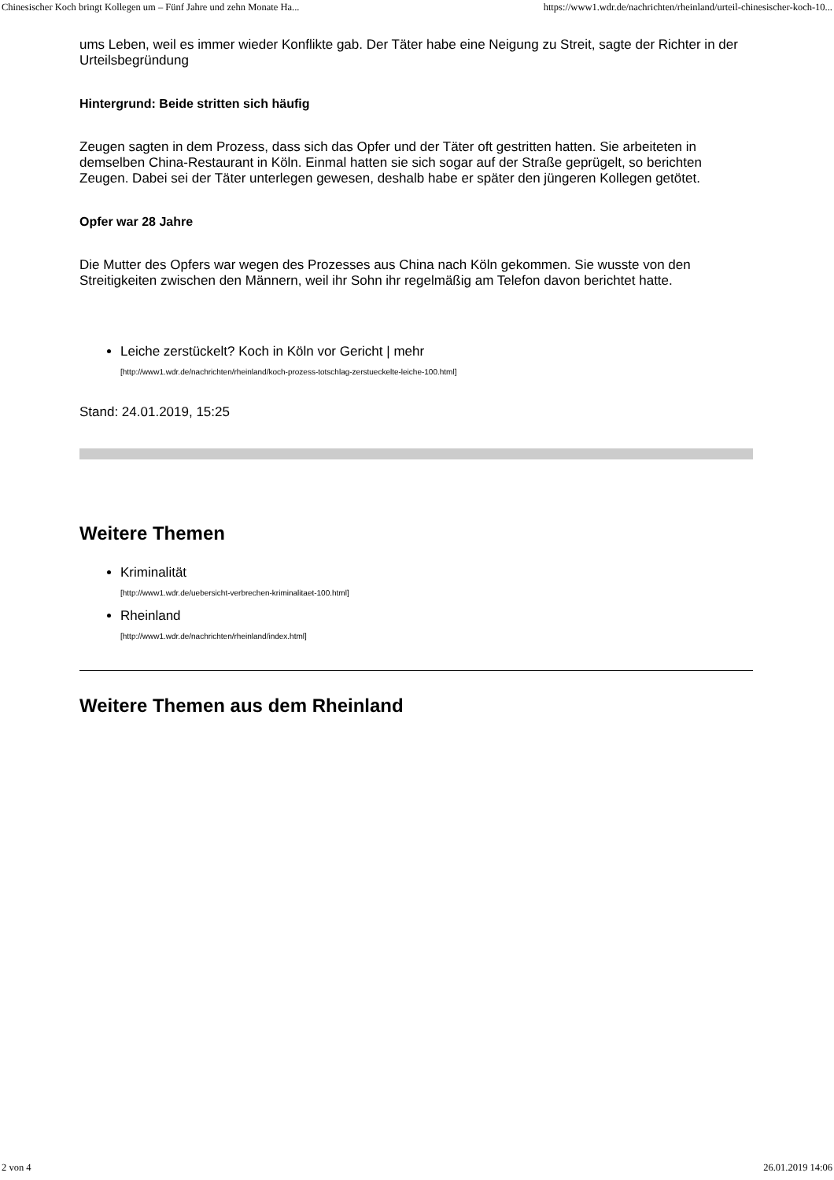Chinesischer Koch bringt Kollegen um – Fünf Jahre und zehn Monate Ha... https://www1.wdr.de/nachrichten/rheinland/urteil-chinesischer-koch-10...
ums Leben, weil es immer wieder Konflikte gab. Der Täter habe eine Neigung zu Streit, sagte der Richter in der Urteilsbegründung
Hintergrund: Beide stritten sich häufig
Zeugen sagten in dem Prozess, dass sich das Opfer und der Täter oft gestritten hatten. Sie arbeiteten in demselben China-Restaurant in Köln. Einmal hatten sie sich sogar auf der Straße geprügelt, so berichten Zeugen. Dabei sei der Täter unterlegen gewesen, deshalb habe er später den jüngeren Kollegen getötet.
Opfer war 28 Jahre
Die Mutter des Opfers war wegen des Prozesses aus China nach Köln gekommen. Sie wusste von den Streitigkeiten zwischen den Männern, weil ihr Sohn ihr regelmäßig am Telefon davon berichtet hatte.
Leiche zerstückelt? Koch in Köln vor Gericht | mehr
[http://www1.wdr.de/nachrichten/rheinland/koch-prozess-totschlag-zerstueckelte-leiche-100.html]
Stand: 24.01.2019, 15:25
Weitere Themen
Kriminalität
[http://www1.wdr.de/uebersicht-verbrechen-kriminalitaet-100.html]
Rheinland
[http://www1.wdr.de/nachrichten/rheinland/index.html]
Weitere Themen aus dem Rheinland
2 von 4 26.01.2019 14:06